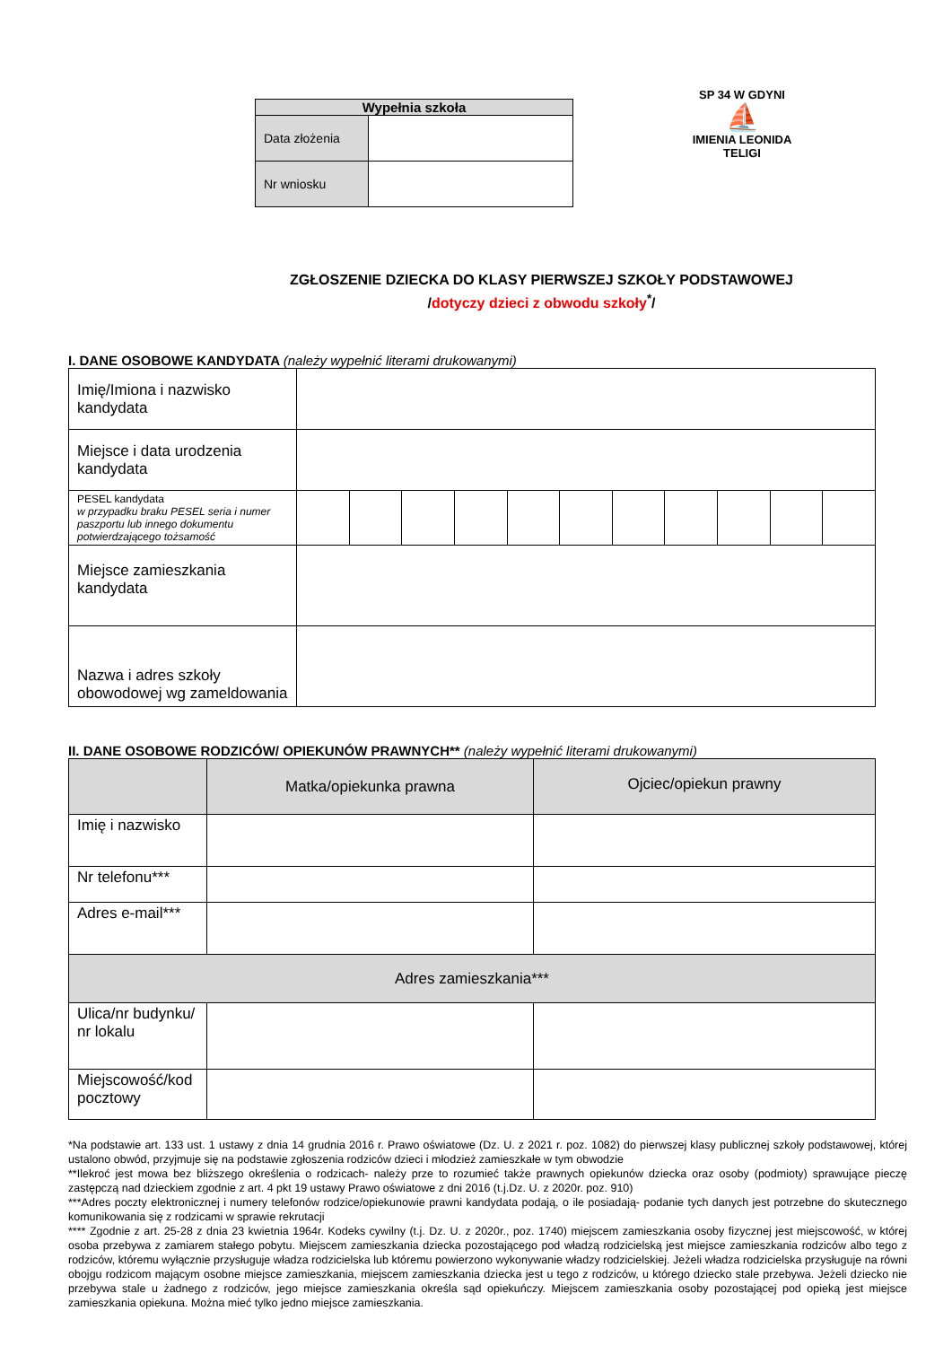| Wypełnia szkoła | |
| --- | --- |
| Data złożenia | |
| Nr wniosku | |
SP 34 W GDYNI
⛵
IMIENIA LEONIDA TELIGI
ZGŁOSZENIE DZIECKA DO KLASY PIERWSZEJ SZKOŁY PODSTAWOWEJ
/dotyczy dzieci z obwodu szkoły<sup>*</sup>/
I. DANE OSOBOWE KANDYDATA (należy wypełnić literami drukowanymi)
| Imię/Imiona i nazwisko kandydata | | | | | | | | | | | |
| Miejsce i data urodzenia kandydata | | | | | | | | | | | |
| PESEL kandydata w przypadku braku PESEL seria i numer paszportu lub innego dokumentu potwierdzającego tożsamość | | | | | | | | | | | |
| Miejsce zamieszkania kandydata | | | | | | | | | | | |
| Nazwa i adres szkoły obowodowej wg zameldowania | | | | | | | | | | | |
II. DANE OSOBOWE RODZICÓW/ OPIEKUNÓW PRAWNYCH** (należy wypełnić literami drukowanymi)
| | Matka/opiekunka prawna | Ojciec/opiekun prawny |
| Imię i nazwisko | | |
| Nr telefonu*** | | |
| Adres e-mail*** | | |
| Adres zamieszkania*** | | |
| Ulica/nr budynku/ nr lokalu | | |
| Miejscowość/kod pocztowy | | |
*Na podstawie art. 133 ust. 1 ustawy z dnia 14 grudnia 2016 r. Prawo oświatowe (Dz. U. z 2021 r. poz. 1082) do pierwszej klasy publicznej szkoły podstawowej, której ustalono obwód, przyjmuje się na podstawie zgłoszenia rodziców dzieci i młodzież zamieszkałe w tym obwodzie
**Ilekroć jest mowa bez bliższego określenia o rodzicach- należy prze to rozumieć także prawnych opiekunów dziecka oraz osoby (podmioty) sprawujące pieczę zastępczą nad dzieckiem zgodnie z art. 4 pkt 19 ustawy Prawo oświatowe z dni 2016 (t.j.Dz. U. z 2020r. poz. 910)
***Adres poczty elektronicznej i numery telefonów rodzice/opiekunowie prawni kandydata podają, o ile posiadają- podanie tych danych jest potrzebne do skutecznego komunikowania się z rodzicami w sprawie rekrutacji
**** Zgodnie z art. 25-28 z dnia 23 kwietnia 1964r. Kodeks cywilny (t.j. Dz. U. z 2020r., poz. 1740) miejscem zamieszkania osoby fizycznej jest miejscowość, w której osoba przebywa z zamiarem stałego pobytu. Miejscem zamieszkania dziecka pozostającego pod władzą rodzicielską jest miejsce zamieszkania rodziców albo tego z rodziców, któremu wyłącznie przysługuje władza rodzicielska lub któremu powierzono wykonywanie władzy rodzicielskiej. Jeżeli władza rodzicielska przysługuje na równi obojgu rodzicom mającym osobne miejsce zamieszkania, miejscem zamieszkania dziecka jest u tego z rodziców, u którego dziecko stale przebywa. Jeżeli dziecko nie przebywa stale u żadnego z rodziców, jego miejsce zamieszkania określa sąd opiekuńczy. Miejscem zamieszkania osoby pozostającej pod opieką jest miejsce zamieszkania opiekuna. Można mieć tylko jedno miejsce zamieszkania.